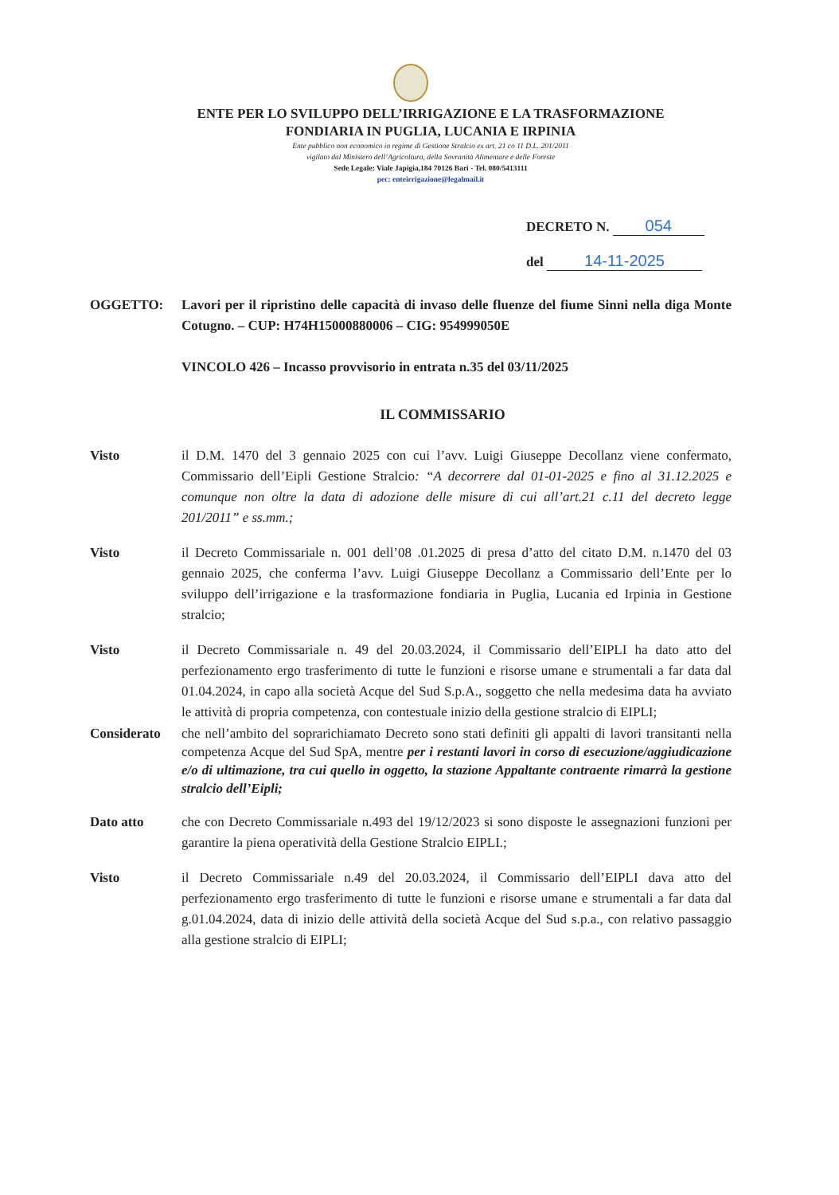ENTE PER LO SVILUPPO DELL’IRRIGAZIONE E LA TRASFORMAZIONE
FONDIARIA IN PUGLIA, LUCANIA E IRPINIA
Ente pubblico non economico in regime di Gestione Stralcio ex art. 21 co 11 D.L. 201/2011
vigilato dal Ministero dell’Agricoltura, della Sovranità Alimentare e delle Foreste
Sede Legale: Viale Japigia,184 70126 Bari - Tel. 080/5413111
pec: enteirrigazione@legalmail.it
DECRETO N. 054
del 14-11-2025
OGGETTO: Lavori per il ripristino delle capacità di invaso delle fluenze del fiume Sinni nella diga Monte Cotugno. – CUP: H74H15000880006 – CIG: 954999050E
VINCOLO 426 – Incasso provvisorio in entrata n.35 del 03/11/2025
IL COMMISSARIO
Visto il D.M. 1470 del 3 gennaio 2025 con cui l’avv. Luigi Giuseppe Decollanz viene confermato, Commissario dell’Eipli Gestione Stralcio: “A decorrere dal 01-01-2025 e fino al 31.12.2025 e comunque non oltre la data di adozione delle misure di cui all’art.21 c.11 del decreto legge 201/2011” e ss.mm.;
Visto il Decreto Commissariale n. 001 dell’08 .01.2025 di presa d’atto del citato D.M. n.1470 del 03 gennaio 2025, che conferma l’avv. Luigi Giuseppe Decollanz a Commissario dell’Ente per lo sviluppo dell’irrigazione e la trasformazione fondiaria in Puglia, Lucania ed Irpinia in Gestione stralcio;
Visto il Decreto Commissariale n. 49 del 20.03.2024, il Commissario dell’EIPLI ha dato atto del perfezionamento ergo trasferimento di tutte le funzioni e risorse umane e strumentali a far data dal 01.04.2024, in capo alla società Acque del Sud S.p.A., soggetto che nella medesima data ha avviato le attività di propria competenza, con contestuale inizio della gestione stralcio di EIPLI;
Considerato che nell’ambito del soprarichiamato Decreto sono stati definiti gli appalti di lavori transitanti nella competenza Acque del Sud SpA, mentre per i restanti lavori in corso di esecuzione/aggiudicazione e/o di ultimazione, tra cui quello in oggetto, la stazione Appaltante contraente rimarrà la gestione stralcio dell’Eipli;
Dato atto che con Decreto Commissariale n.493 del 19/12/2023 si sono disposte le assegnazioni funzioni per garantire la piena operatività della Gestione Stralcio EIPLI.;
Visto il Decreto Commissariale n.49 del 20.03.2024, il Commissario dell’EIPLI dava atto del perfezionamento ergo trasferimento di tutte le funzioni e risorse umane e strumentali a far data dal g.01.04.2024, data di inizio delle attività della società Acque del Sud s.p.a., con relativo passaggio alla gestione stralcio di EIPLI;